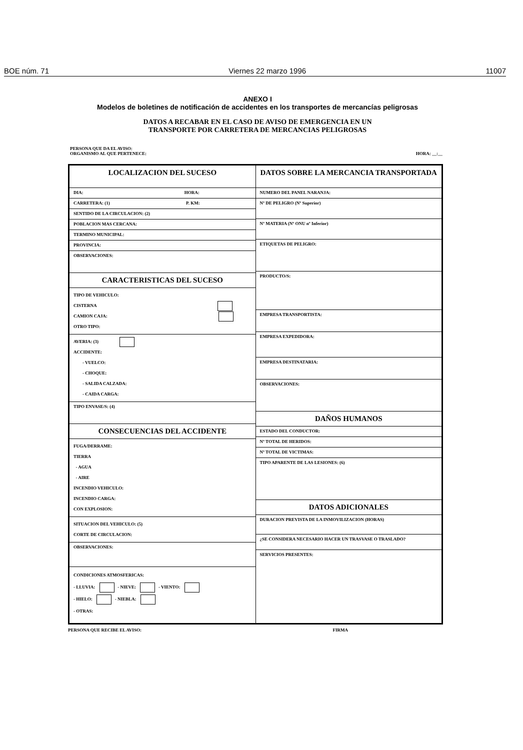BOE núm. 71 Viernes 22 marzo 1996 11007
ANEXO I
Modelos de boletines de notificación de accidentes en los transportes de mercancías peligrosas
DATOS A RECABAR EN EL CASO DE AVISO DE EMERGENCIA EN UN
TRANSPORTE POR CARRETERA DE MERCANCIAS PELIGROSAS
PERSONA QUE DA EL AVISO:
ORGANISMO AL QUE PERTENECE: HORA: __:__
LOCALIZACION DEL SUCESO
DIA: HORA:
CARRETERA: (1) P. KM:
SENTIDO DE LA CIRCULACION: (2)
POBLACION MAS CERCANA:
TERMINO MUNICIPAL:
PROVINCIA:
OBSERVACIONES:
CARACTERISTICAS DEL SUCESO
TIPO DE VEHICULO:
CISTERNA
CAMION CAJA:
OTRO TIPO:
AVERIA: (3)
ACCIDENTE:
- VUELCO:
- CHOQUE:
- SALIDA CALZADA:
- CAIDA CARGA:
TIPO ENVASE/S: (4)
CONSECUENCIAS DEL ACCIDENTE
FUGA/DERRAME:
TIERRA
- AGUA
- AIRE
INCENDIO VEHICULO:
INCENDIO CARGA:
CON EXPLOSION:
SITUACION DEL VEHICULO: (5)
CORTE DE CIRCULACION:
OBSERVACIONES:
CONDICIONES ATMOSFERICAS:
- LLUVIA: - NIEVE: - VIENTO:
- HIELO: - NIEBLA:
- OTRAS:
DATOS SOBRE LA MERCANCIA TRANSPORTADA
NUMERO DEL PANEL NARANJA:
Nº DE PELIGRO (Nº Superior)
Nº MATERIA (Nº ONU nº Inferior)
ETIQUETAS DE PELIGRO:
PRODUCTO/S:
EMPRESA TRANSPORTISTA:
EMPRESA EXPEDIDORA:
EMPRESA DESTINATARIA:
OBSERVACIONES:
DAÑOS HUMANOS
ESTADO DEL CONDUCTOR:
Nº TOTAL DE HERIDOS:
Nº TOTAL DE VICTIMAS:
TIPO APARENTE DE LAS LESIONES: (6)
DATOS ADICIONALES
DURACION PREVISTA DE LA INMOVILIZACION (HORAS)
¿SE CONSIDERA NECESARIO HACER UN TRASVASE O TRASLADO?
SERVICIOS PRESENTES:
PERSONA QUE RECIBE EL AVISO: FIRMA